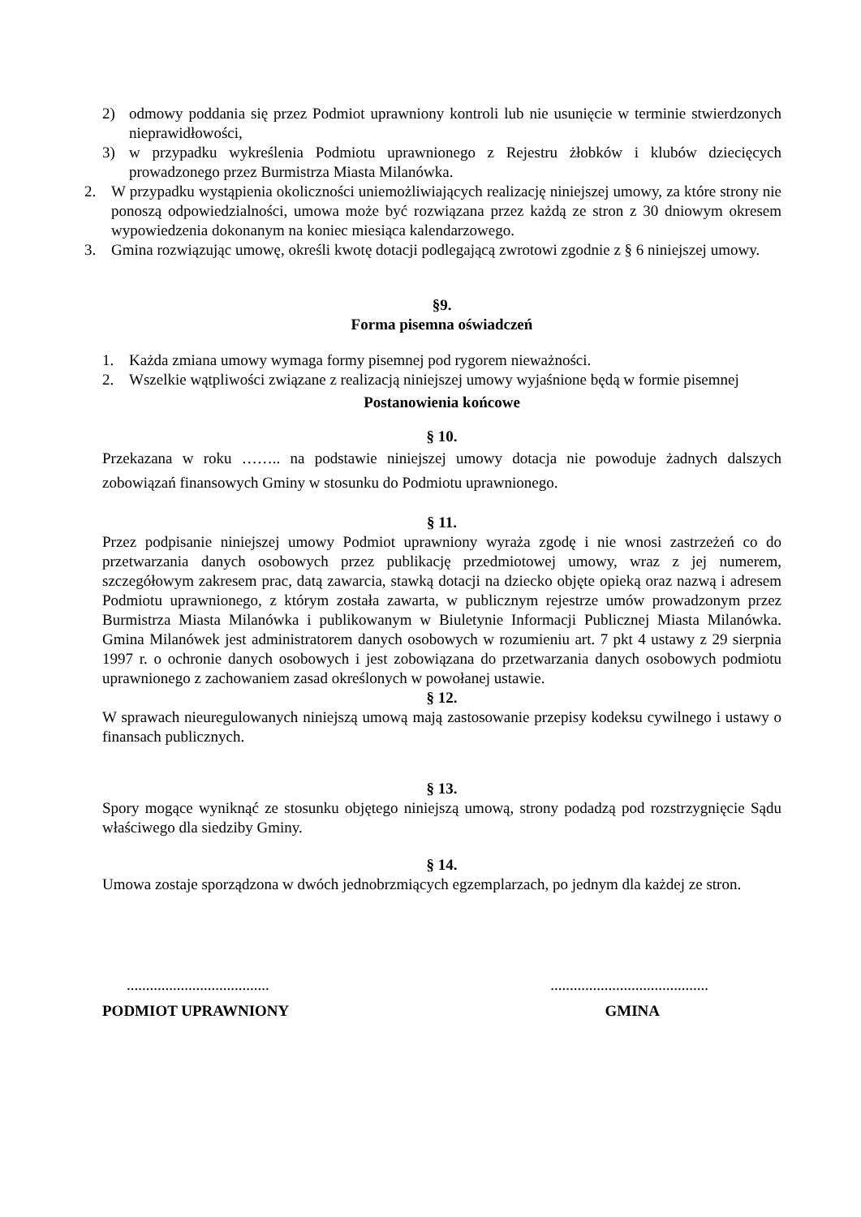2) odmowy poddania się przez Podmiot uprawniony kontroli lub nie usunięcie w terminie stwierdzonych nieprawidłowości,
3) w przypadku wykreślenia Podmiotu uprawnionego z Rejestru żłobków i klubów dziecięcych prowadzonego przez Burmistrza Miasta Milanówka.
2. W przypadku wystąpienia okoliczności uniemożliwiających realizację niniejszej umowy, za które strony nie ponoszą odpowiedzialności, umowa może być rozwiązana przez każdą ze stron z 30 dniowym okresem wypowiedzenia dokonanym na koniec miesiąca kalendarzowego.
3. Gmina rozwiązując umowę, określi kwotę dotacji podlegającą zwrotowi zgodnie z § 6 niniejszej umowy.
§9.
Forma pisemna oświadczeń
1. Każda zmiana umowy wymaga formy pisemnej pod rygorem nieważności.
2. Wszelkie wątpliwości związane z realizacją niniejszej umowy wyjaśnione będą w formie pisemnej
Postanowienia końcowe
§ 10.
Przekazana w roku …….. na podstawie niniejszej umowy dotacja nie powoduje żadnych dalszych zobowiązań finansowych Gminy w stosunku do Podmiotu uprawnionego.
§ 11.
Przez podpisanie niniejszej umowy Podmiot uprawniony wyraża zgodę i nie wnosi zastrzeżeń co do przetwarzania danych osobowych przez publikację przedmiotowej umowy, wraz z jej numerem, szczegółowym zakresem prac, datą zawarcia, stawką dotacji na dziecko objęte opieką oraz nazwą i adresem Podmiotu uprawnionego, z którym została zawarta, w publicznym rejestrze umów prowadzonym przez Burmistrza Miasta Milanówka i publikowanym w Biuletynie Informacji Publicznej Miasta Milanówka. Gmina Milanówek jest administratorem danych osobowych w rozumieniu art. 7 pkt 4 ustawy z 29 sierpnia 1997 r. o ochronie danych osobowych i jest zobowiązana do przetwarzania danych osobowych podmiotu uprawnionego z zachowaniem zasad określonych w powołanej ustawie.
§ 12.
W sprawach nieuregulowanych niniejszą umową mają zastosowanie przepisy kodeksu cywilnego i ustawy o finansach publicznych.
§ 13.
Spory mogące wyniknąć ze stosunku objętego niniejszą umową, strony podadzą pod rozstrzygnięcie Sądu właściwego dla siedziby Gminy.
§ 14.
Umowa zostaje sporządzona w dwóch jednobrzmiących egzemplarzach, po jednym dla każdej ze stron.
..............................................................................
PODMIOT UPRAWNIONY GMINA